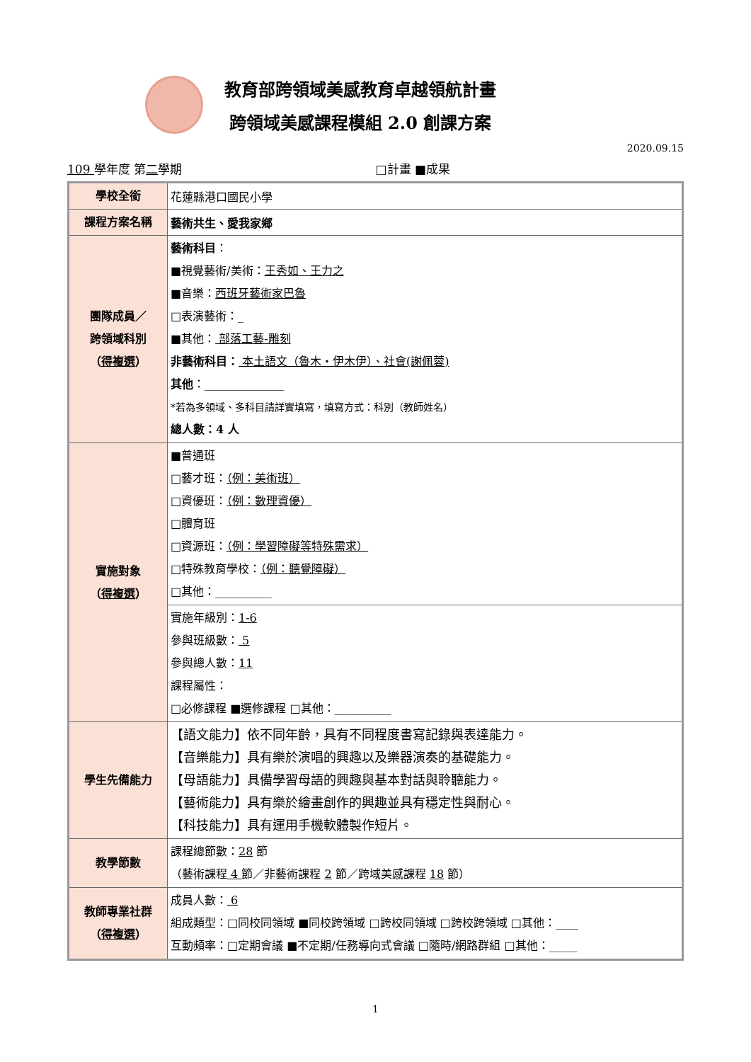教育部跨領域美感教育卓越領航計畫
跨領域美感課程模組 2.0 創課方案
2020.09.15
109 學年度 第二學期 □計畫 ■成果
| 學校全銜 | 花蓮縣港口國民小學 |
| 課程方案名稱 | 藝術共生、愛我家鄉 |
| 團隊成員／ 跨領域科別 （ 得複選 ） | 藝術科目 ： ■視覺藝術/美術： 王秀如、王力之 ■音樂： 西班牙藝術家巴魯 □表演藝術：_ ■其他： 部落工藝-雕刻 非藝術科目： 本土語文（魯木・伊木伊）、社會(謝佩蓉) 其他 ：______________ *若為多領域、多科目請詳實填寫，填寫方式：科別（教師姓名） 總人數：4 人 |
| 實施對象 （ 得複選 ） | ■普通班 □藝才班： （例：美術班） □資優班： （例：數理資優） □體育班 □資源班： （例：學習障礙等特殊需求） □特殊教育學校： （例：聽覺障礙） □其他：__________ |
| | 實施年級別： 1-6 參與班級數： 5 參與總人數： 11 課程屬性： □必修課程 ■選修課程 □其他：__________ |
| 學生先備能力 | 【語文能力】依不同年齡，具有不同程度書寫記錄與表達能力。 【音樂能力】具有樂於演唱的興趣以及樂器演奏的基礎能力。 【母語能力】具備學習母語的興趣與基本對話與聆聽能力。 【藝術能力】具有樂於繪畫創作的興趣並具有穩定性與耐心。 【科技能力】具有運用手機軟體製作短片。 |
| 教學節數 | 課程總節數： 28 節 （藝術課程 4 節／非藝術課程 2 節／跨域美感課程 18 節） |
| 教師專業社群 （ 得複選 ） | 成員人數： 6 組成類型：□同校同領域 ■同校跨領域 □跨校同領域 □跨校跨領域 □其他：____ 互動頻率：□定期會議 ■不定期/任務導向式會議 □隨時/網路群組 □其他：_____ |
1